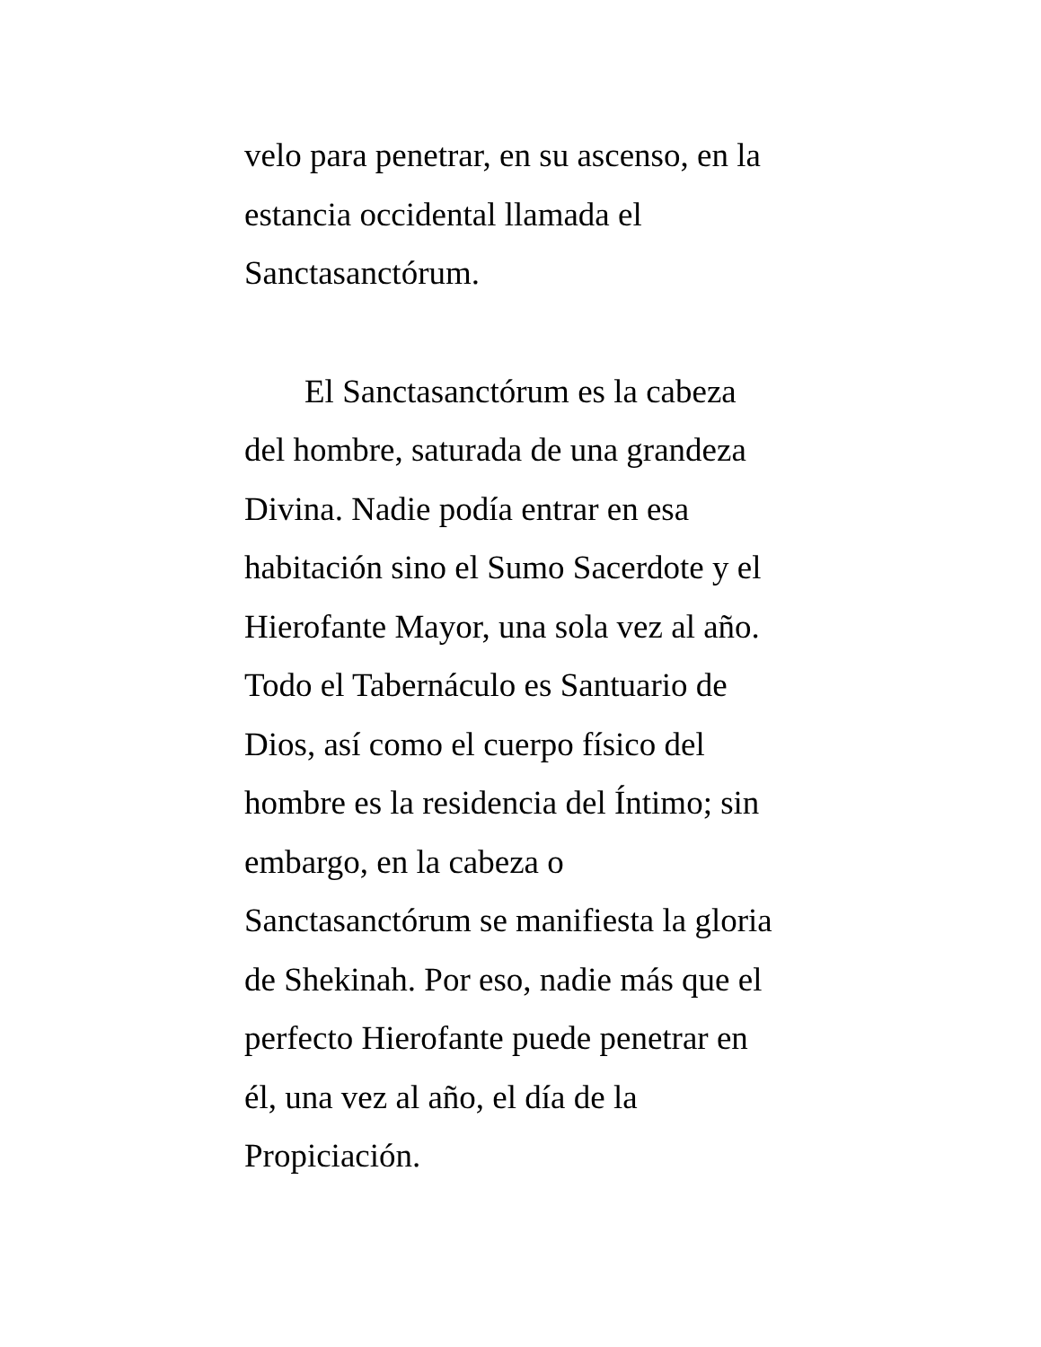velo para penetrar, en su ascenso, en la
estancia occidental llamada el
Sanctasanctórum.
El Sanctasanctórum es la cabeza
del hombre, saturada de una grandeza
Divina. Nadie podía entrar en esa
habitación sino el Sumo Sacerdote y el
Hierofante Mayor, una sola vez al año.
Todo el Tabernáculo es Santuario de
Dios, así como el cuerpo físico del
hombre es la residencia del Íntimo; sin
embargo, en la cabeza o
Sanctasanctórum se manifiesta la gloria
de Shekinah. Por eso, nadie más que el
perfecto Hierofante puede penetrar en
él, una vez al año, el día de la
Propiciación.